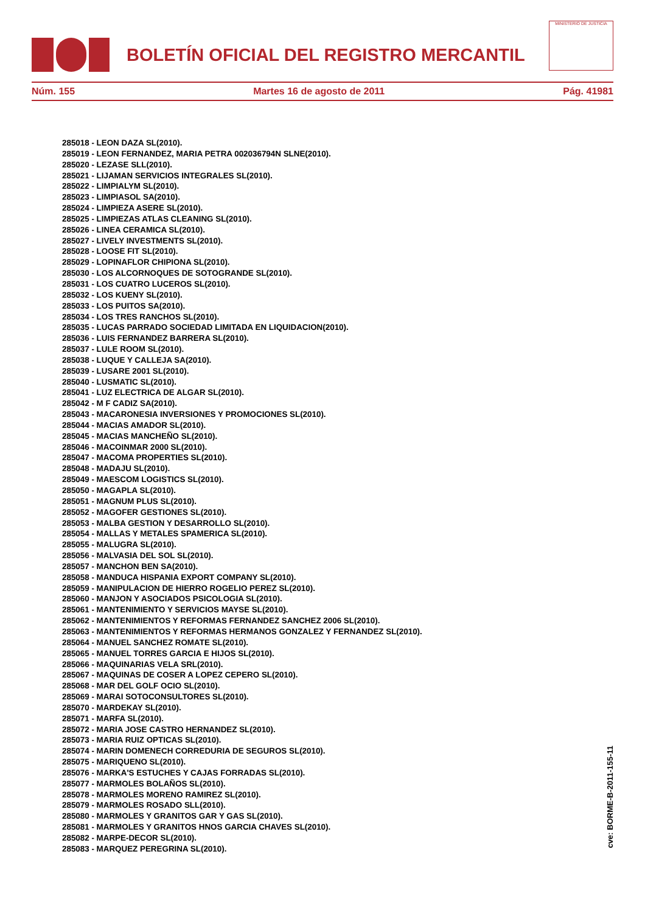BOLETÍN OFICIAL DEL REGISTRO MERCANTIL
MINISTERIO DE JUSTICIA
Núm. 155 Martes 16 de agosto de 2011 Pág. 41981
285018 - LEON DAZA SL(2010).
285019 - LEON FERNANDEZ, MARIA PETRA 002036794N SLNE(2010).
285020 - LEZASE SLL(2010).
285021 - LIJAMAN SERVICIOS INTEGRALES SL(2010).
285022 - LIMPIALYM SL(2010).
285023 - LIMPIASOL SA(2010).
285024 - LIMPIEZA ASERE SL(2010).
285025 - LIMPIEZAS ATLAS CLEANING SL(2010).
285026 - LINEA CERAMICA SL(2010).
285027 - LIVELY INVESTMENTS SL(2010).
285028 - LOOSE FIT SL(2010).
285029 - LOPINAFLOR CHIPIONA SL(2010).
285030 - LOS ALCORNOQUES DE SOTOGRANDE SL(2010).
285031 - LOS CUATRO LUCEROS SL(2010).
285032 - LOS KUENY SL(2010).
285033 - LOS PUITOS SA(2010).
285034 - LOS TRES RANCHOS SL(2010).
285035 - LUCAS PARRADO SOCIEDAD LIMITADA EN LIQUIDACION(2010).
285036 - LUIS FERNANDEZ BARRERA SL(2010).
285037 - LULE ROOM SL(2010).
285038 - LUQUE Y CALLEJA SA(2010).
285039 - LUSARE 2001 SL(2010).
285040 - LUSMATIC SL(2010).
285041 - LUZ ELECTRICA DE ALGAR SL(2010).
285042 - M F CADIZ SA(2010).
285043 - MACARONESIA INVERSIONES Y PROMOCIONES SL(2010).
285044 - MACIAS AMADOR SL(2010).
285045 - MACIAS MANCHEÑO SL(2010).
285046 - MACOINMAR 2000 SL(2010).
285047 - MACOMA PROPERTIES SL(2010).
285048 - MADAJU SL(2010).
285049 - MAESCOM LOGISTICS SL(2010).
285050 - MAGAPLA SL(2010).
285051 - MAGNUM PLUS SL(2010).
285052 - MAGOFER GESTIONES SL(2010).
285053 - MALBA GESTION Y DESARROLLO SL(2010).
285054 - MALLAS Y METALES SPAMERICA SL(2010).
285055 - MALUGRA SL(2010).
285056 - MALVASIA DEL SOL SL(2010).
285057 - MANCHON BEN SA(2010).
285058 - MANDUCA HISPANIA EXPORT COMPANY SL(2010).
285059 - MANIPULACION DE HIERRO ROGELIO PEREZ SL(2010).
285060 - MANJON Y ASOCIADOS PSICOLOGIA SL(2010).
285061 - MANTENIMIENTO Y SERVICIOS MAYSE SL(2010).
285062 - MANTENIMIENTOS Y REFORMAS FERNANDEZ SANCHEZ 2006 SL(2010).
285063 - MANTENIMIENTOS Y REFORMAS HERMANOS GONZALEZ Y FERNANDEZ SL(2010).
285064 - MANUEL SANCHEZ ROMATE SL(2010).
285065 - MANUEL TORRES GARCIA E HIJOS SL(2010).
285066 - MAQUINARIAS VELA SRL(2010).
285067 - MAQUINAS DE COSER A LOPEZ CEPERO SL(2010).
285068 - MAR DEL GOLF OCIO SL(2010).
285069 - MARAI SOTOCONSULTORES SL(2010).
285070 - MARDEKAY SL(2010).
285071 - MARFA SL(2010).
285072 - MARIA JOSE CASTRO HERNANDEZ SL(2010).
285073 - MARIA RUIZ OPTICAS SL(2010).
285074 - MARIN DOMENECH CORREDURIA DE SEGUROS SL(2010).
285075 - MARIQUENO SL(2010).
285076 - MARKA'S ESTUCHES Y CAJAS FORRADAS SL(2010).
285077 - MARMOLES BOLAÑOS SL(2010).
285078 - MARMOLES MORENO RAMIREZ SL(2010).
285079 - MARMOLES ROSADO SLL(2010).
285080 - MARMOLES Y GRANITOS GAR Y GAS SL(2010).
285081 - MARMOLES Y GRANITOS HNOS GARCIA CHAVES SL(2010).
285082 - MARPE-DECOR SL(2010).
285083 - MARQUEZ PEREGRINA SL(2010).
cve: BORME-B-2011-155-11